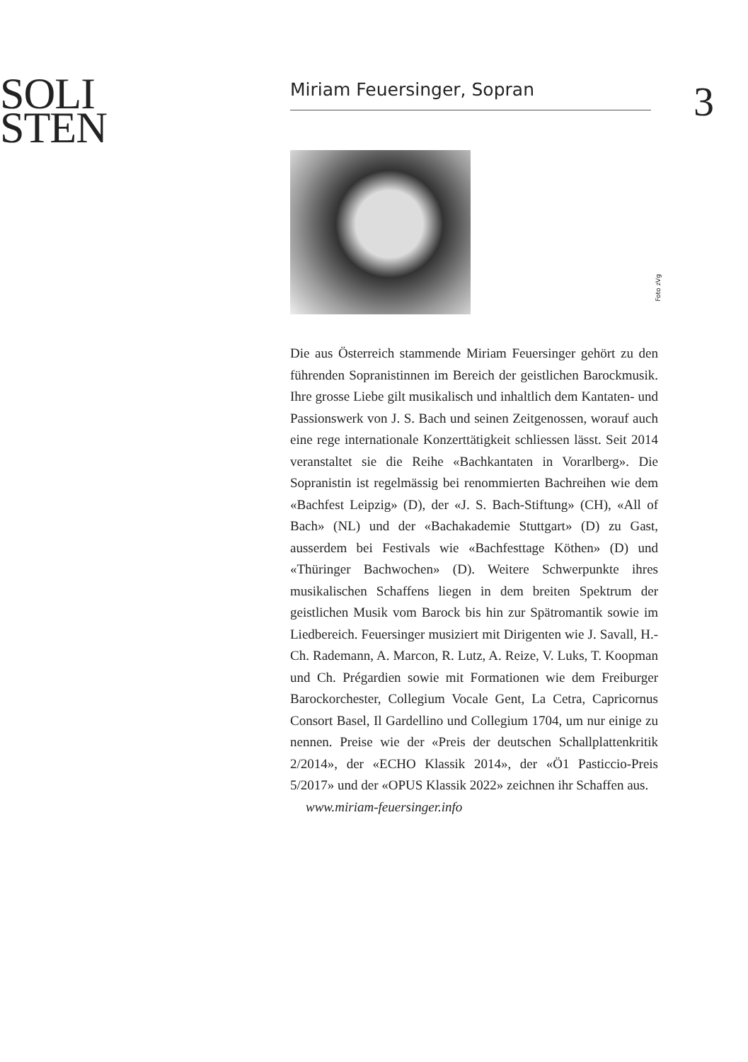SOLI
STEN
Miriam Feuersinger, Sopran
Foto zVg
Die aus Österreich stammende Miriam Feuersinger gehört zu den führenden Sopranistinnen im Bereich der geistlichen Barockmusik. Ihre grosse Liebe gilt musikalisch und inhaltlich dem Kantaten- und Passionswerk von J. S. Bach und seinen Zeitgenossen, worauf auch eine rege internationale Konzerttätigkeit schliessen lässt. Seit 2014 veranstaltet sie die Reihe «Bachkantaten in Vorarlberg». Die Sopranistin ist regelmässig bei renommierten Bachreihen wie dem «Bachfest Leipzig» (D), der «J. S. Bach-Stiftung» (CH), «All of Bach» (NL) und der «Bachakademie Stuttgart» (D) zu Gast, ausserdem bei Festivals wie «Bachfesttage Köthen» (D) und «Thüringer Bachwochen» (D). Weitere Schwerpunkte ihres musikalischen Schaffens liegen in dem breiten Spektrum der geistlichen Musik vom Barock bis hin zur Spätromantik sowie im Liedbereich. Feuersinger musiziert mit Dirigenten wie J. Savall, H.-Ch. Rademann, A. Marcon, R. Lutz, A. Reize, V. Luks, T. Koopman und Ch. Prégardien sowie mit Formationen wie dem Freiburger Barockorchester, Collegium Vocale Gent, La Cetra, Capricornus Consort Basel, Il Gardellino und Collegium 1704, um nur einige zu nennen. Preise wie der «Preis der deutschen Schallplattenkritik 2/2014», der «ECHO Klassik 2014», der «Ö1 Pasticcio-Preis 5/2017» und der «OPUS Klassik 2022» zeichnen ihr Schaffen aus.
www.miriam-feuersinger.info
3